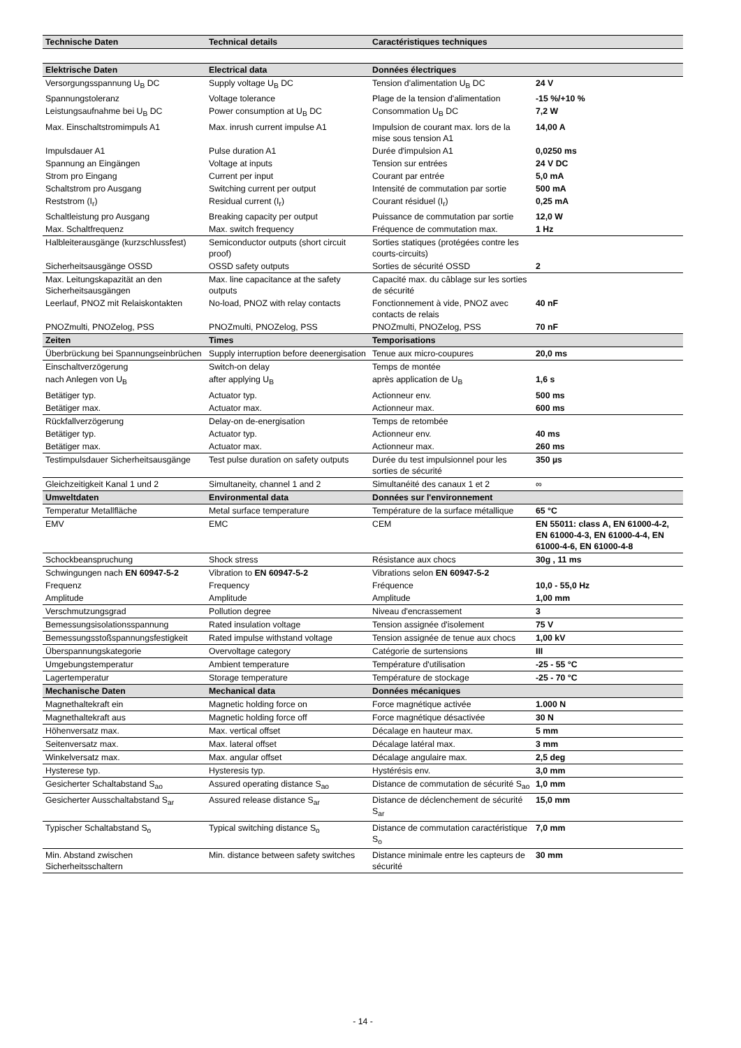| Technische Daten | Technical details | Caractéristiques techniques | |
| --- | --- | --- | --- |
| Elektrische Daten | Electrical data | Données électriques | |
| Versorgungsspannung U<sub>B</sub> DC | Supply voltage U<sub>B</sub> DC | Tension d'alimentation U<sub>B</sub> DC | 24 V |
| Spannungstoleranz | Voltage tolerance | Plage de la tension d'alimentation | -15 %/+10 % |
| Leistungsaufnahme bei U<sub>B</sub> DC | Power consumption at U<sub>B</sub> DC | Consommation U<sub>B</sub> DC | 7,2 W |
| Max. Einschaltstromimpuls A1 | Max. inrush current impulse A1 | Impulsion de courant max. lors de la mise sous tension A1 | 14,00 A |
| Impulsdauer A1 | Pulse duration A1 | Durée d'impulsion A1 | 0,0250 ms |
| Spannung an Eingängen | Voltage at inputs | Tension sur entrées | 24 V DC |
| Strom pro Eingang | Current per input | Courant par entrée | 5,0 mA |
| Schaltstrom pro Ausgang | Switching current per output | Intensité de commutation par sortie | 500 mA |
| Reststrom (I<sub>r</sub>) | Residual current (I<sub>r</sub>) | Courant résiduel (I<sub>r</sub>) | 0,25 mA |
| Schaltleistung pro Ausgang | Breaking capacity per output | Puissance de commutation par sortie | 12,0 W |
| Max. Schaltfrequenz | Max. switch frequency | Fréquence de commutation max. | 1 Hz |
| Halbleiterausgänge (kurzschlussfest) | Semiconductor outputs (short circuit proof) | Sorties statiques (protégées contre les courts-circuits) | |
| Sicherheitsausgänge OSSD | OSSD safety outputs | Sorties de sécurité OSSD | 2 |
| Max. Leitungskapazität an den Sicherheitsausgängen | Max. line capacitance at the safety outputs | Capacité max. du câblage sur les sorties de sécurité | |
| Leerlauf, PNOZ mit Relaiskontakten | No-load, PNOZ with relay contacts | Fonctionnement à vide, PNOZ avec contacts de relais | 40 nF |
| PNOZmulti, PNOZelog, PSS | PNOZmulti, PNOZelog, PSS | PNOZmulti, PNOZelog, PSS | 70 nF |
| Zeiten | Times | Temporisations | |
| Überbrückung bei Spannungseinbrüchen | Supply interruption before deenergisation | Tenue aux micro-coupures | 20,0 ms |
| Einschaltverzögerung | Switch-on delay | Temps de montée | |
| nach Anlegen von U<sub>B</sub> | after applying U<sub>B</sub> | après application de U<sub>B</sub> | 1,6 s |
| Betätiger typ. | Actuator typ. | Actionneur env. | 500 ms |
| Betätiger max. | Actuator max. | Actionneur max. | 600 ms |
| Rückfallverzögerung | Delay-on de-energisation | Temps de retombée | |
| Betätiger typ. | Actuator typ. | Actionneur env. | 40 ms |
| Betätiger max. | Actuator max. | Actionneur max. | 260 ms |
| Testimpulsdauer Sicherheitsausgänge | Test pulse duration on safety outputs | Durée du test impulsionnel pour les sorties de sécurité | 350 µs |
| Gleichzeitigkeit Kanal 1 und 2 | Simultaneity, channel 1 and 2 | Simultanéité des canaux 1 et 2 | ∞ |
| Umweltdaten | Environmental data | Données sur l'environnement | |
| Temperatur Metallfläche | Metal surface temperature | Température de la surface métallique | 65 °C |
| EMV | EMC | CEM | EN 55011: class A, EN 61000-4-2, EN 61000-4-3, EN 61000-4-4, EN 61000-4-6, EN 61000-4-8 |
| Schockbeanspruchung | Shock stress | Résistance aux chocs | 30g , 11 ms |
| Schwingungen nach EN 60947-5-2 | Vibration to EN 60947-5-2 | Vibrations selon EN 60947-5-2 | |
| Frequenz | Frequency | Fréquence | 10,0 - 55,0 Hz |
| Amplitude | Amplitude | Amplitude | 1,00 mm |
| Verschmutzungsgrad | Pollution degree | Niveau d'encrassement | 3 |
| Bemessungsisolationsspannung | Rated insulation voltage | Tension assignée d'isolement | 75 V |
| Bemessungsstoßspannungsfestigkeit | Rated impulse withstand voltage | Tension assignée de tenue aux chocs | 1,00 kV |
| Überspannungskategorie | Overvoltage category | Catégorie de surtensions | III |
| Umgebungstemperatur | Ambient temperature | Température d'utilisation | -25 - 55 °C |
| Lagertemperatur | Storage temperature | Température de stockage | -25 - 70 °C |
| Mechanische Daten | Mechanical data | Données mécaniques | |
| Magnethaltekraft ein | Magnetic holding force on | Force magnétique activée | 1.000 N |
| Magnethaltekraft aus | Magnetic holding force off | Force magnétique désactivée | 30 N |
| Höhenversatz max. | Max. vertical offset | Décalage en hauteur max. | 5 mm |
| Seitenversatz max. | Max. lateral offset | Décalage latéral max. | 3 mm |
| Winkelversatz max. | Max. angular offset | Décalage angulaire max. | 2,5 deg |
| Hysterese typ. | Hysteresis typ. | Hystérésis env. | 3,0 mm |
| Gesicherter Schaltabstand S<sub>ao</sub> | Assured operating distance S<sub>ao</sub> | Distance de commutation de sécurité S<sub>ao</sub> | 1,0 mm |
| Gesicherter Ausschaltabstand S<sub>ar</sub> | Assured release distance S<sub>ar</sub> | Distance de déclenchement de sécurité S<sub>ar</sub> | 15,0 mm |
| Typischer Schaltabstand S<sub>o</sub> | Typical switching distance S<sub>o</sub> | Distance de commutation caractéristique S<sub>o</sub> | 7,0 mm |
| Min. Abstand zwischen Sicherheitsschaltern | Min. distance between safety switches | Distance minimale entre les capteurs de sécurité | 30 mm |
- 14 -